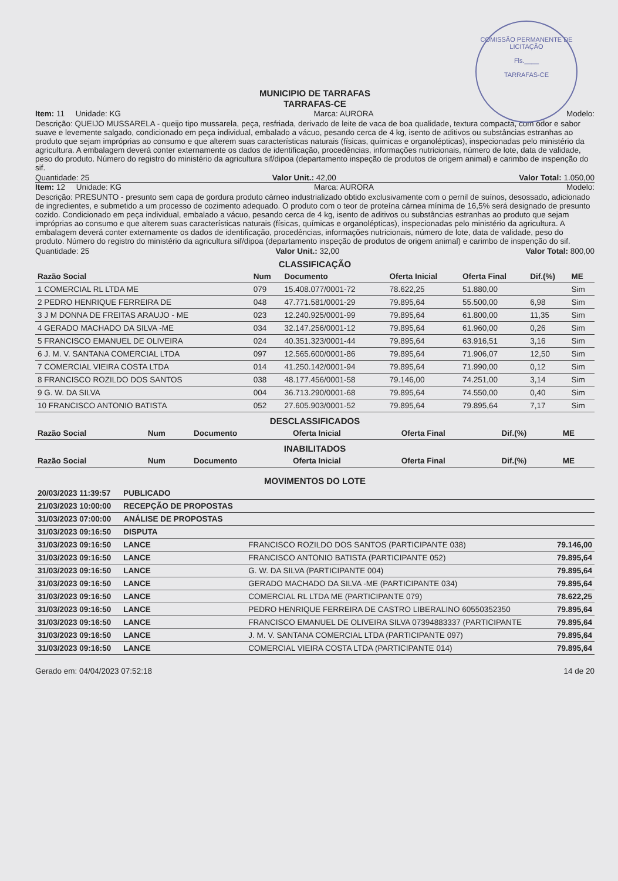COMISSÃO PERMANENTE DE LICITAÇÃO
Fls.____
TARRAFAS-CE
MUNICIPIO DE TARRAFAS
TARRAFAS-CE
Item: 11 Unidade: KG Marca: AURORA Modelo:
Descrição: QUEIJO MUSSARELA - queijo tipo mussarela, peça, resfriada, derivado de leite de vaca de boa qualidade, textura compacta, com odor e sabor suave e levemente salgado, condicionado em peça individual, embalado a vácuo, pesando cerca de 4 kg, isento de aditivos ou substâncias estranhas ao produto que sejam impróprias ao consumo e que alterem suas características naturais (físicas, químicas e organolépticas), inspecionadas pelo ministério da agricultura. A embalagem deverá conter externamente os dados de identificação, procedências, informações nutricionais, número de lote, data de validade, peso do produto. Número do registro do ministério da agricultura sif/dipoa (departamento inspeção de produtos de origem animal) e carimbo de inspenção do sif.
Quantidade: 25 Valor Unit.: 42,00 Valor Total: 1.050,00
Item: 12 Unidade: KG Marca: AURORA Modelo:
Descrição: PRESUNTO - presunto sem capa de gordura produto cárneo industrializado obtido exclusivamente com o pernil de suínos, desossado, adicionado de ingredientes, e submetido a um processo de cozimento adequado. O produto com o teor de proteína cárnea mínima de 16,5% será designado de presunto cozido. Condicionado em peça individual, embalado a vácuo, pesando cerca de 4 kg, isento de aditivos ou substâncias estranhas ao produto que sejam impróprias ao consumo e que alterem suas características naturais (físicas, químicas e organolépticas), inspecionadas pelo ministério da agricultura. A embalagem deverá conter externamente os dados de identificação, procedências, informações nutricionais, número de lote, data de validade, peso do produto. Número do registro do ministério da agricultura sif/dipoa (departamento inspeção de produtos de origem animal) e carimbo de inspenção do sif.
Quantidade: 25 Valor Unit.: 32,00 Valor Total: 800,00
CLASSIFICAÇÃO
| Razão Social | Num | Documento | Oferta Inicial | Oferta Final | Dif.(%) | ME |
| --- | --- | --- | --- | --- | --- | --- |
| 1 COMERCIAL RL LTDA ME | 079 | 15.408.077/0001-72 | 78.622,25 | 51.880,00 | | Sim |
| 2 PEDRO HENRIQUE FERREIRA DE | 048 | 47.771.581/0001-29 | 79.895,64 | 55.500,00 | 6,98 | Sim |
| 3 J M DONNA DE FREITAS ARAUJO - ME | 023 | 12.240.925/0001-99 | 79.895,64 | 61.800,00 | 11,35 | Sim |
| 4 GERADO MACHADO DA SILVA -ME | 034 | 32.147.256/0001-12 | 79.895,64 | 61.960,00 | 0,26 | Sim |
| 5 FRANCISCO EMANUEL DE OLIVEIRA | 024 | 40.351.323/0001-44 | 79.895,64 | 63.916,51 | 3,16 | Sim |
| 6 J. M. V. SANTANA COMERCIAL LTDA | 097 | 12.565.600/0001-86 | 79.895,64 | 71.906,07 | 12,50 | Sim |
| 7 COMERCIAL VIEIRA COSTA LTDA | 014 | 41.250.142/0001-94 | 79.895,64 | 71.990,00 | 0,12 | Sim |
| 8 FRANCISCO ROZILDO DOS SANTOS | 038 | 48.177.456/0001-58 | 79.146,00 | 74.251,00 | 3,14 | Sim |
| 9 G. W. DA SILVA | 004 | 36.713.290/0001-68 | 79.895,64 | 74.550,00 | 0,40 | Sim |
| 10 FRANCISCO ANTONIO BATISTA | 052 | 27.605.903/0001-52 | 79.895,64 | 79.895,64 | 7,17 | Sim |
DESCLASSIFICADOS
| Razão Social | Num | Documento | Oferta Inicial | Oferta Final | Dif.(%) | ME |
| --- | --- | --- | --- | --- | --- | --- |
INABILITADOS
| Razão Social | Num | Documento | Oferta Inicial | Oferta Final | Dif.(%) | ME |
| --- | --- | --- | --- | --- | --- | --- |
MOVIMENTOS DO LOTE
| 20/03/2023 11:39:57 | PUBLICADO | | |
| 21/03/2023 10:00:00 | RECEPÇÃO DE PROPOSTAS | | |
| 31/03/2023 07:00:00 | ANÁLISE DE PROPOSTAS | | |
| 31/03/2023 09:16:50 | DISPUTA | | |
| 31/03/2023 09:16:50 | LANCE | FRANCISCO ROZILDO DOS SANTOS (PARTICIPANTE 038) | 79.146,00 |
| 31/03/2023 09:16:50 | LANCE | FRANCISCO ANTONIO BATISTA (PARTICIPANTE 052) | 79.895,64 |
| 31/03/2023 09:16:50 | LANCE | G. W. DA SILVA (PARTICIPANTE 004) | 79.895,64 |
| 31/03/2023 09:16:50 | LANCE | GERADO MACHADO DA SILVA -ME (PARTICIPANTE 034) | 79.895,64 |
| 31/03/2023 09:16:50 | LANCE | COMERCIAL RL LTDA ME (PARTICIPANTE 079) | 78.622,25 |
| 31/03/2023 09:16:50 | LANCE | PEDRO HENRIQUE FERREIRA DE CASTRO LIBERALINO 60550352350 | 79.895,64 |
| 31/03/2023 09:16:50 | LANCE | FRANCISCO EMANUEL DE OLIVEIRA SILVA 07394883337 (PARTICIPANTE | 79.895,64 |
| 31/03/2023 09:16:50 | LANCE | J. M. V. SANTANA COMERCIAL LTDA (PARTICIPANTE 097) | 79.895,64 |
| 31/03/2023 09:16:50 | LANCE | COMERCIAL VIEIRA COSTA LTDA (PARTICIPANTE 014) | 79.895,64 |
Gerado em: 04/04/2023 07:52:18 14 de 20